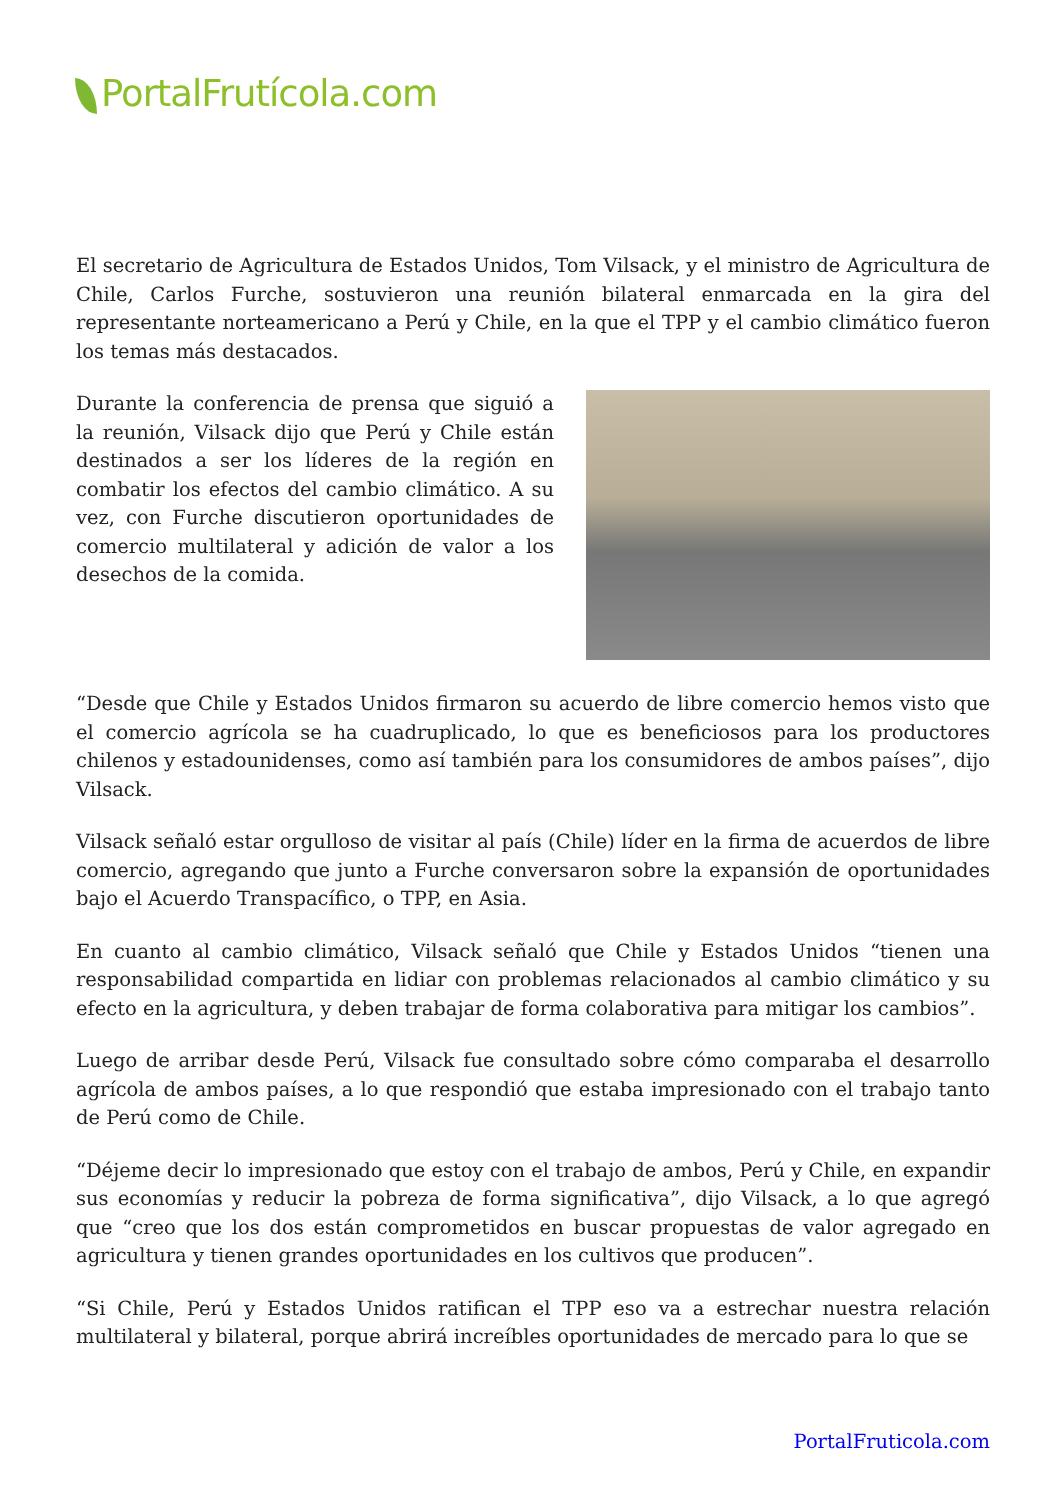PortalFrutícola.com
El secretario de Agricultura de Estados Unidos, Tom Vilsack, y el ministro de Agricultura de Chile, Carlos Furche, sostuvieron una reunión bilateral enmarcada en la gira del representante norteamericano a Perú y Chile, en la que el TPP y el cambio climático fueron los temas más destacados.
Durante la conferencia de prensa que siguió a la reunión, Vilsack dijo que Perú y Chile están destinados a ser los líderes de la región en combatir los efectos del cambio climático. A su vez, con Furche discutieron oportunidades de comercio multilateral y adición de valor a los desechos de la comida.
“Desde que Chile y Estados Unidos firmaron su acuerdo de libre comercio hemos visto que el comercio agrícola se ha cuadruplicado, lo que es beneficiosos para los productores chilenos y estadounidenses, como así también para los consumidores de ambos países”, dijo Vilsack.
Vilsack señaló estar orgulloso de visitar al país (Chile) líder en la firma de acuerdos de libre comercio, agregando que junto a Furche conversaron sobre la expansión de oportunidades bajo el Acuerdo Transpacífico, o TPP, en Asia.
En cuanto al cambio climático, Vilsack señaló que Chile y Estados Unidos “tienen una responsabilidad compartida en lidiar con problemas relacionados al cambio climático y su efecto en la agricultura, y deben trabajar de forma colaborativa para mitigar los cambios”.
Luego de arribar desde Perú, Vilsack fue consultado sobre cómo comparaba el desarrollo agrícola de ambos países, a lo que respondió que estaba impresionado con el trabajo tanto de Perú como de Chile.
“Déjeme decir lo impresionado que estoy con el trabajo de ambos, Perú y Chile, en expandir sus economías y reducir la pobreza de forma significativa”, dijo Vilsack, a lo que agregó que “creo que los dos están comprometidos en buscar propuestas de valor agregado en agricultura y tienen grandes oportunidades en los cultivos que producen”.
“Si Chile, Perú y Estados Unidos ratifican el TPP eso va a estrechar nuestra relación multilateral y bilateral, porque abrirá increíbles oportunidades de mercado para lo que se
PortalFruticola.com